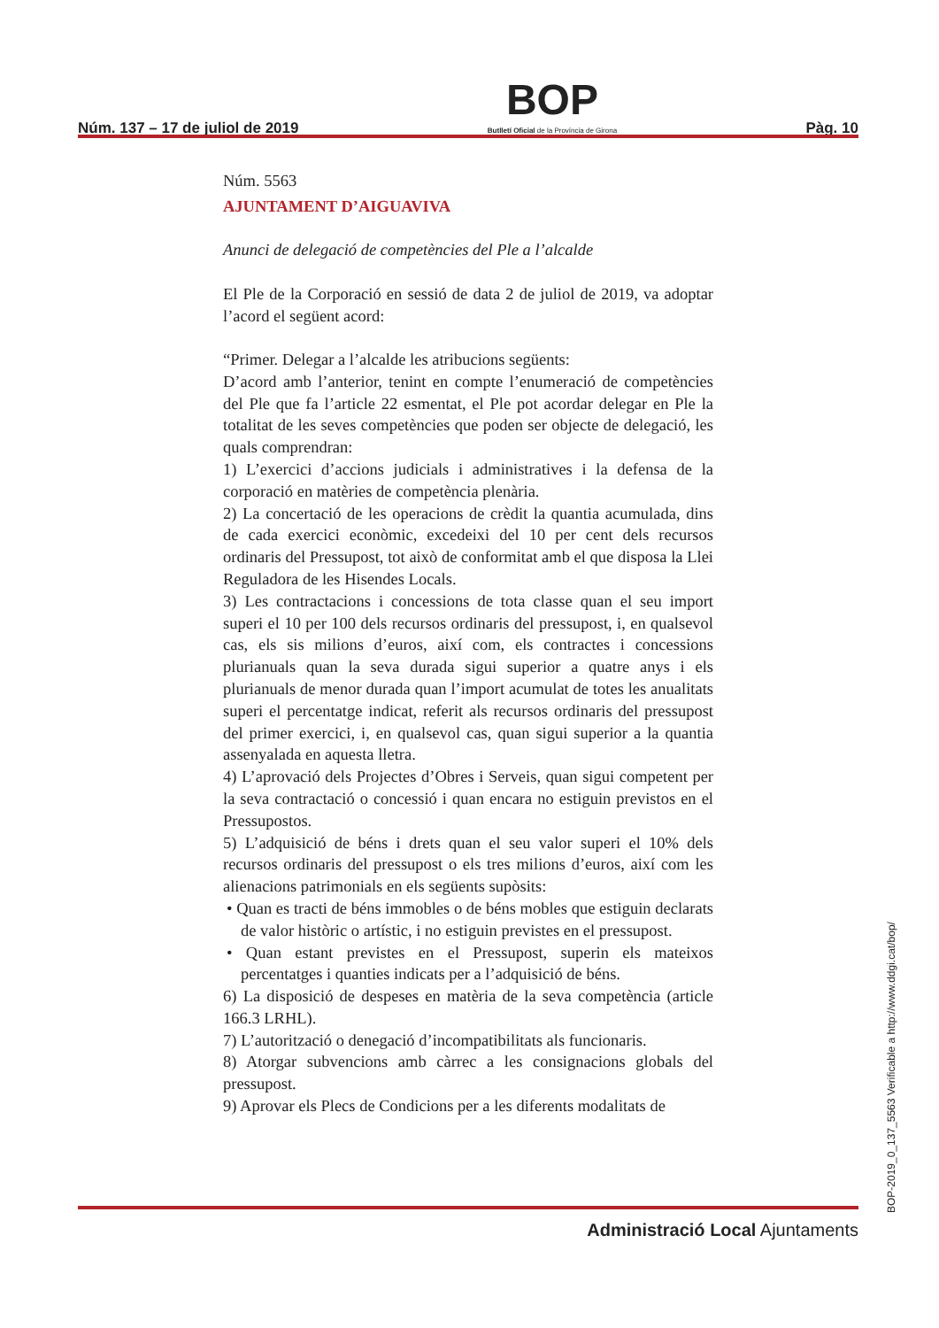Núm. 137 – 17 de juliol de 2019
BOP
Butlletí Oficial de la Província de Girona
Pàg. 10
Núm. 5563
AJUNTAMENT D’AIGUAVIVA
Anunci de delegació de competències del Ple a l’alcalde
El Ple de la Corporació en sessió de data 2 de juliol de 2019, va adoptar l’acord el següent acord:
“Primer. Delegar a l’alcalde les atribucions següents:
D’acord amb l’anterior, tenint en compte l’enumeració de competències del Ple que fa l’article 22 esmentat, el Ple pot acordar delegar en Ple la totalitat de les seves competències que poden ser objecte de delegació, les quals comprendran:
1) L’exercici d’accions judicials i administratives i la defensa de la corporació en matèries de competència plenària.
2) La concertació de les operacions de crèdit la quantia acumulada, dins de cada exercici econòmic, excedeixi del 10 per cent dels recursos ordinaris del Pressupost, tot això de conformitat amb el que disposa la Llei Reguladora de les Hisendes Locals.
3) Les contractacions i concessions de tota classe quan el seu import superi el 10 per 100 dels recursos ordinaris del pressupost, i, en qualsevol cas, els sis milions d’euros, així com, els contractes i concessions plurianuals quan la seva durada sigui superior a quatre anys i els plurianuals de menor durada quan l’import acumulat de totes les anualitats superi el percentatge indicat, referit als recursos ordinaris del pressupost del primer exercici, i, en qualsevol cas, quan sigui superior a la quantia assenyalada en aquesta lletra.
4) L’aprovació dels Projectes d’Obres i Serveis, quan sigui competent per la seva contractació o concessió i quan encara no estiguin previstos en el Pressupostos.
5) L’adquisició de béns i drets quan el seu valor superi el 10% dels recursos ordinaris del pressupost o els tres milions d’euros, així com les alienacions patrimonials en els següents supòsits:
• Quan es tracti de béns immobles o de béns mobles que estiguin declarats de valor històric o artístic, i no estiguin previstes en el pressupost.
• Quan estant previstes en el Pressupost, superin els mateixos percentatges i quanties indicats per a l’adquisició de béns.
6) La disposició de despeses en matèria de la seva competència (article 166.3 LRHL).
7) L’autorització o denegació d’incompatibilitats als funcionaris.
8) Atorgar subvencions amb càrrec a les consignacions globals del pressupost.
9) Aprovar els Plecs de Condicions per a les diferents modalitats de
Administració Local Ajuntaments
BOP-2019_0_137_5563 Verificable a http://www.ddgi.cat/bop/